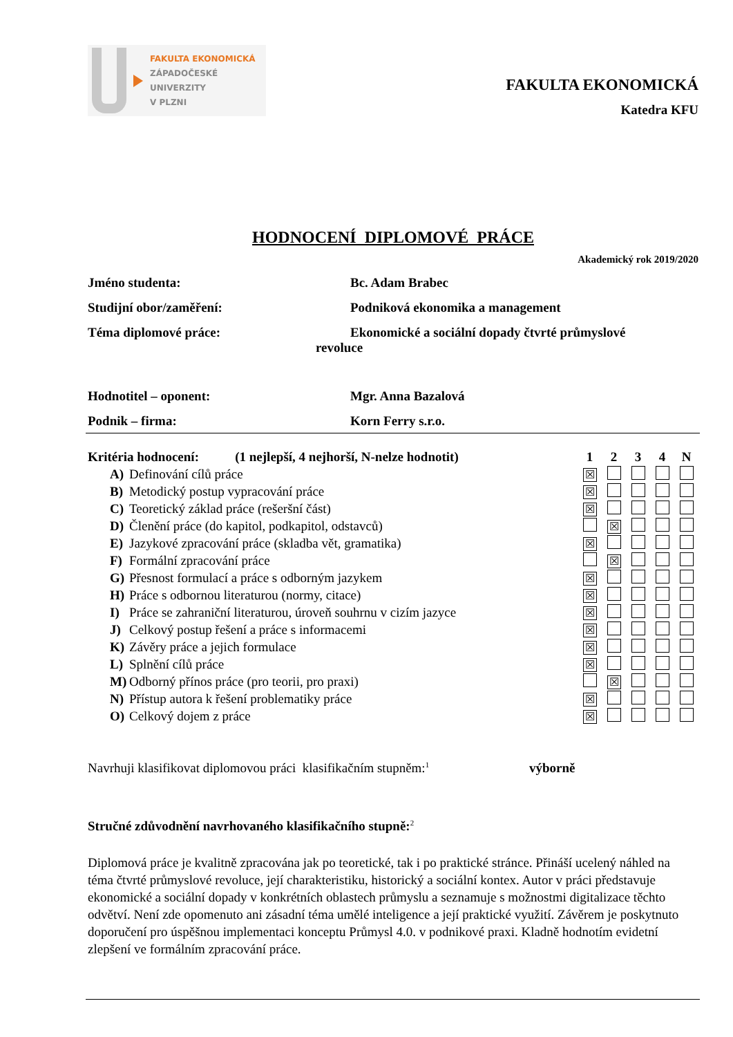FAKULTA EKONOMICKÁ
ZÁPADOČESKÉ
UNIVERZITY
V PLZNI
FAKULTA EKONOMICKÁ
Katedra KFU
HODNOCENÍ DIPLOMOVÉ PRÁCE
Akademický rok 2019/2020
Jméno studenta: Bc. Adam Brabec
Studijní obor/zaměření: Podniková ekonomika a management
Téma diplomové práce: Ekonomické a sociální dopady čtvrté průmyslové
revoluce
Hodnotitel – oponent: Mgr. Anna Bazalová
Podnik – firma: Korn Ferry s.r.o.
| Kritéria hodnocení: (1 nejlepší, 4 nejhorší, N-nelze hodnotit) | | 1 | 2 | 3 | 4 | N |
| --- | --- | --- | --- | --- | --- | --- |
| A) | Definování cílů práce | ☒ | | | | |
| B) | Metodický postup vypracování práce | ☒ | | | | |
| C) | Teoretický základ práce (rešeršní část) | ☒ | | | | |
| D) | Členění práce (do kapitol, podkapitol, odstavců) | | ☒ | | | |
| E) | Jazykové zpracování práce (skladba vět, gramatika) | ☒ | | | | |
| F) | Formální zpracování práce | | ☒ | | | |
| G) | Přesnost formulací a práce s odborným jazykem | ☒ | | | | |
| H) | Práce s odbornou literaturou (normy, citace) | ☒ | | | | |
| I) | Práce se zahraniční literaturou, úroveň souhrnu v cizím jazyce | ☒ | | | | |
| J) | Celkový postup řešení a práce s informacemi | ☒ | | | | |
| K) | Závěry práce a jejich formulace | ☒ | | | | |
| L) | Splnění cílů práce | ☒ | | | | |
| M) | Odborný přínos práce (pro teorii, pro praxi) | | ☒ | | | |
| N) | Přístup autora k řešení problematiky práce | ☒ | | | | |
| O) | Celkový dojem z práce | ☒ | | | | |
Navrhuji klasifikovat diplomovou práci klasifikačním stupněm:<sup>1</sup> výborně
Stručné zdůvodnění navrhovaného klasifikačního stupně:<sup>2</sup>
Diplomová práce je kvalitně zpracována jak po teoretické, tak i po praktické stránce. Přináší ucelený náhled na téma čtvrté průmyslové revoluce, její charakteristiku, historický a sociální kontex. Autor v práci představuje ekonomické a sociální dopady v konkrétních oblastech průmyslu a seznamuje s možnostmi digitalizace těchto odvětví. Není zde opomenuto ani zásadní téma umělé inteligence a její praktické využití. Závěrem je poskytnuto doporučení pro úspěšnou implementaci konceptu Průmysl 4.0. v podnikové praxi. Kladně hodnotím evidetní zlepšení ve formálním zpracování práce.